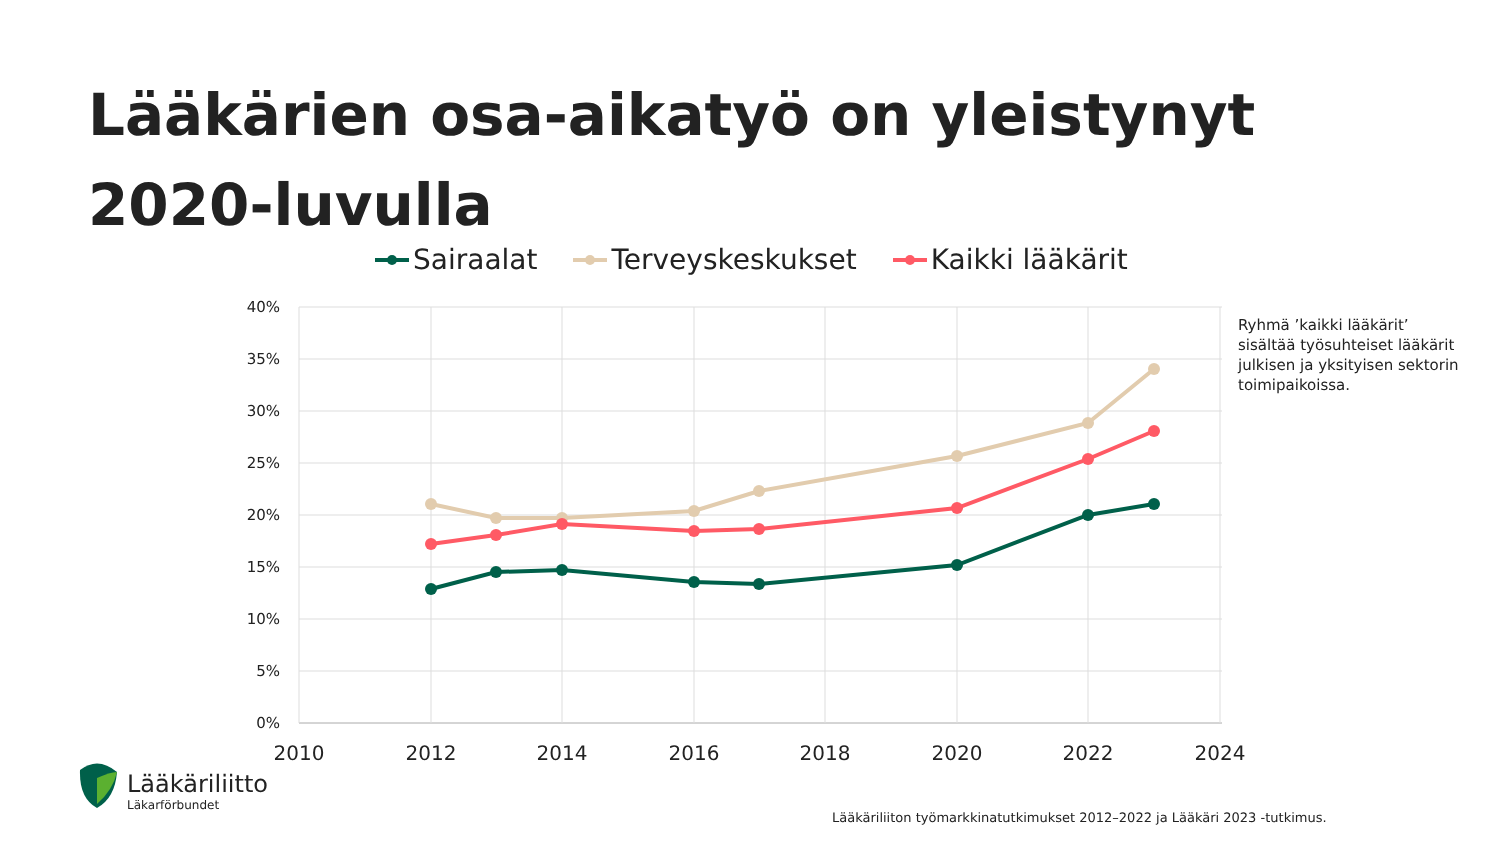Lääkärien osa-aikatyö on yleistynyt
2020-luvulla
Sairaalat Terveyskeskukset Kaikki lääkärit
40%
35%
30%
25%
20%
15%
10%
5%
0%
2010
2012
2014
2016
2018
2020
2022
2024
Ryhmä ’kaikki lääkärit’ sisältää työsuhteiset lääkärit julkisen ja yksityisen sektorin toimipaikoissa.
Lääkäriliitto
Läkarförbundet
Lääkäriliiton työmarkkinatutkimukset 2012–2022 ja Lääkäri 2023 -tutkimus.